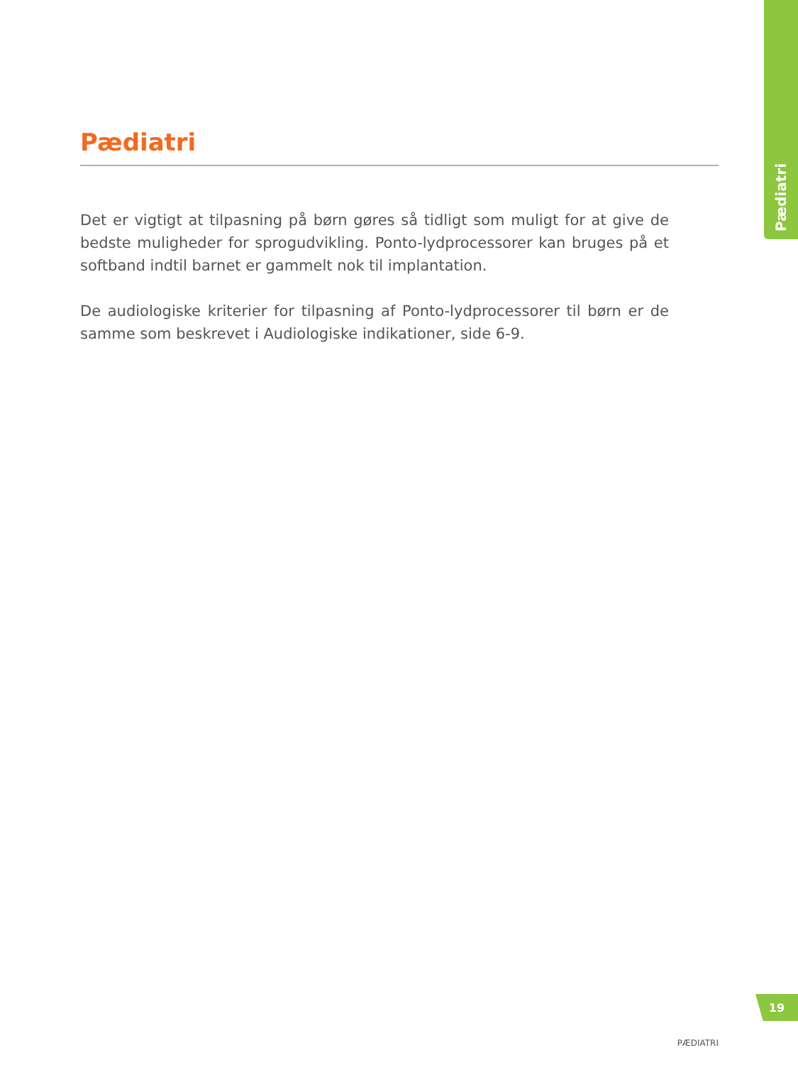Pædiatri
Pædiatri
Det er vigtigt at tilpasning på børn gøres så tidligt som muligt for at give de bedste muligheder for sprogudvikling. Ponto-lydprocessorer kan bruges på et softband indtil barnet er gammelt nok til implantation.
De audiologiske kriterier for tilpasning af Ponto-lydprocessorer til børn er de samme som beskrevet i Audiologiske indikationer, side 6-9.
19
PÆDIATRI